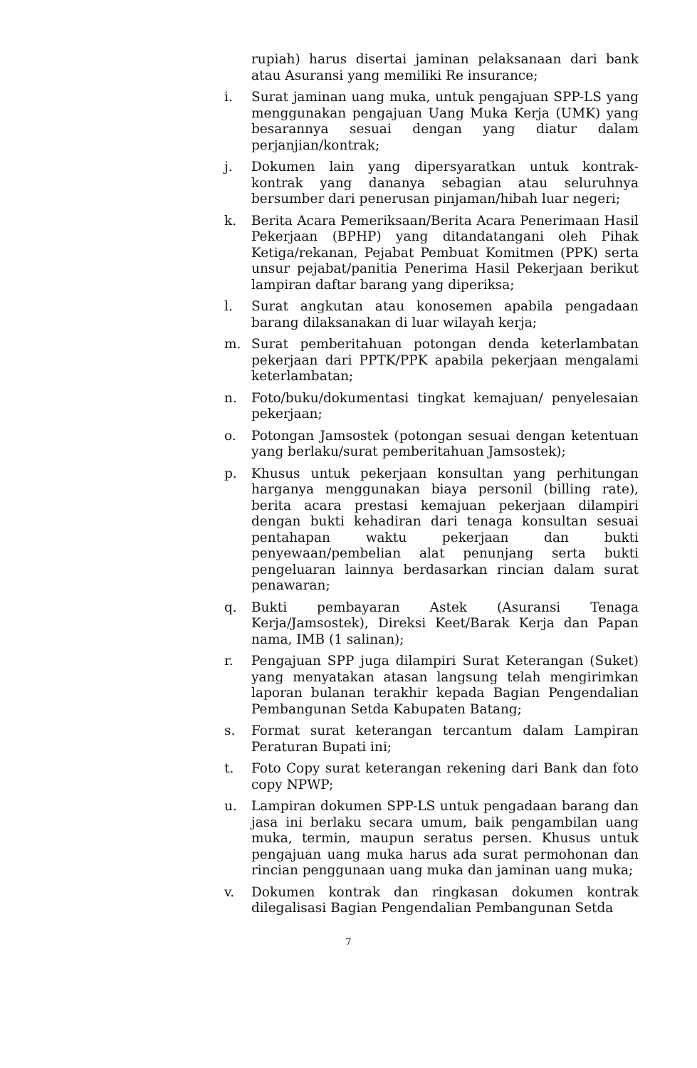rupiah) harus disertai jaminan pelaksanaan dari bank atau Asuransi yang memiliki Re insurance;
i. Surat jaminan uang muka, untuk pengajuan SPP-LS yang menggunakan pengajuan Uang Muka Kerja (UMK) yang besarannya sesuai dengan yang diatur dalam perjanjian/kontrak;
j. Dokumen lain yang dipersyaratkan untuk kontrak-kontrak yang dananya sebagian atau seluruhnya bersumber dari penerusan pinjaman/hibah luar negeri;
k. Berita Acara Pemeriksaan/Berita Acara Penerimaan Hasil Pekerjaan (BPHP) yang ditandatangani oleh Pihak Ketiga/rekanan, Pejabat Pembuat Komitmen (PPK) serta unsur pejabat/panitia Penerima Hasil Pekerjaan berikut lampiran daftar barang yang diperiksa;
l. Surat angkutan atau konosemen apabila pengadaan barang dilaksanakan di luar wilayah kerja;
m. Surat pemberitahuan potongan denda keterlambatan pekerjaan dari PPTK/PPK apabila pekerjaan mengalami keterlambatan;
n. Foto/buku/dokumentasi tingkat kemajuan/ penyelesaian pekerjaan;
o. Potongan Jamsostek (potongan sesuai dengan ketentuan yang berlaku/surat pemberitahuan Jamsostek);
p. Khusus untuk pekerjaan konsultan yang perhitungan harganya menggunakan biaya personil (billing rate), berita acara prestasi kemajuan pekerjaan dilampiri dengan bukti kehadiran dari tenaga konsultan sesuai pentahapan waktu pekerjaan dan bukti penyewaan/pembelian alat penunjang serta bukti pengeluaran lainnya berdasarkan rincian dalam surat penawaran;
q. Bukti pembayaran Astek (Asuransi Tenaga Kerja/Jamsostek), Direksi Keet/Barak Kerja dan Papan nama, IMB (1 salinan);
r. Pengajuan SPP juga dilampiri Surat Keterangan (Suket) yang menyatakan atasan langsung telah mengirimkan laporan bulanan terakhir kepada Bagian Pengendalian Pembangunan Setda Kabupaten Batang;
s. Format surat keterangan tercantum dalam Lampiran Peraturan Bupati ini;
t. Foto Copy surat keterangan rekening dari Bank dan foto copy NPWP;
u. Lampiran dokumen SPP-LS untuk pengadaan barang dan jasa ini berlaku secara umum, baik pengambilan uang muka, termin, maupun seratus persen. Khusus untuk pengajuan uang muka harus ada surat permohonan dan rincian penggunaan uang muka dan jaminan uang muka;
v. Dokumen kontrak dan ringkasan dokumen kontrak dilegalisasi Bagian Pengendalian Pembangunan Setda
7